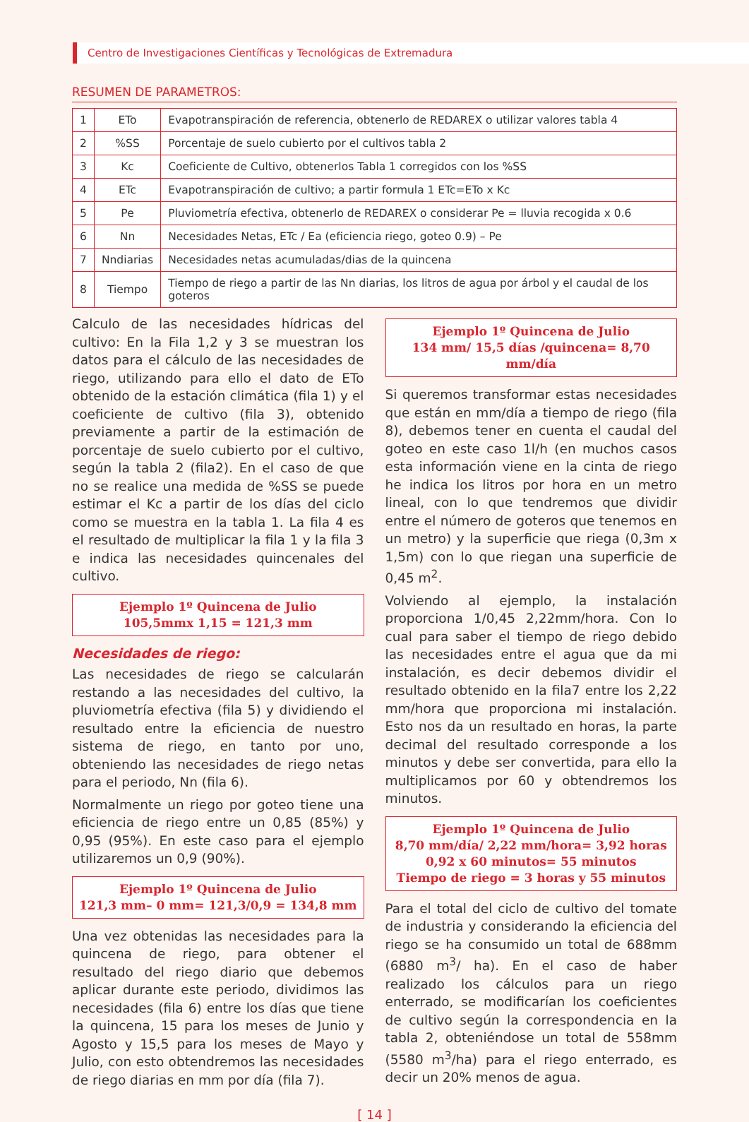Centro de Investigaciones Científicas y Tecnológicas de Extremadura
RESUMEN DE PARAMETROS:
| 1 | ETo | Evapotranspiración de referencia, obtenerlo de REDAREX o utilizar valores tabla 4 |
| 2 | %SS | Porcentaje de suelo cubierto por el cultivos tabla 2 |
| 3 | Kc | Coeficiente de Cultivo, obtenerlos Tabla 1 corregidos con los %SS |
| 4 | ETc | Evapotranspiración de cultivo; a partir formula 1 ETc=ETo x Kc |
| 5 | Pe | Pluviometría efectiva, obtenerlo de REDAREX o considerar Pe = lluvia recogida x 0.6 |
| 6 | Nn | Necesidades Netas, ETc / Ea (eficiencia riego, goteo 0.9) – Pe |
| 7 | Nndiarias | Necesidades netas acumuladas/dias de la quincena |
| 8 | Tiempo | Tiempo de riego a partir de las Nn diarias, los litros de agua por árbol y el caudal de los goteros |
Calculo de las necesidades hídricas del cultivo: En la Fila 1,2 y 3 se muestran los datos para el cálculo de las necesidades de riego, utilizando para ello el dato de ETo obtenido de la estación climática (fila 1) y el coeficiente de cultivo (fila 3), obtenido previamente a partir de la estimación de porcentaje de suelo cubierto por el cultivo, según la tabla 2 (fila2). En el caso de que no se realice una medida de %SS se puede estimar el Kc a partir de los días del ciclo como se muestra en la tabla 1. La fila 4 es el resultado de multiplicar la fila 1 y la fila 3 e indica las necesidades quincenales del cultivo.
Ejemplo 1º Quincena de Julio
105,5mmx 1,15 = 121,3 mm
Necesidades de riego:
Las necesidades de riego se calcularán restando a las necesidades del cultivo, la pluviometría efectiva (fila 5) y dividiendo el resultado entre la eficiencia de nuestro sistema de riego, en tanto por uno, obteniendo las necesidades de riego netas para el periodo, Nn (fila 6).
Normalmente un riego por goteo tiene una eficiencia de riego entre un 0,85 (85%) y 0,95 (95%). En este caso para el ejemplo utilizaremos un 0,9 (90%).
Ejemplo 1º Quincena de Julio
121,3 mm– 0 mm= 121,3/0,9 = 134,8 mm
Una vez obtenidas las necesidades para la quincena de riego, para obtener el resultado del riego diario que debemos aplicar durante este periodo, dividimos las necesidades (fila 6) entre los días que tiene la quincena, 15 para los meses de Junio y Agosto y 15,5 para los meses de Mayo y Julio, con esto obtendremos las necesidades de riego diarias en mm por día (fila 7).
Ejemplo 1º Quincena de Julio
134 mm/ 15,5 días /quincena= 8,70 mm/día
Si queremos transformar estas necesidades que están en mm/día a tiempo de riego (fila 8), debemos tener en cuenta el caudal del goteo en este caso 1l/h (en muchos casos esta información viene en la cinta de riego he indica los litros por hora en un metro lineal, con lo que tendremos que dividir entre el número de goteros que tenemos en un metro) y la superficie que riega (0,3m x 1,5m) con lo que riegan una superficie de 0,45 m<sup>2</sup>.
Volviendo al ejemplo, la instalación proporciona 1/0,45 2,22mm/hora. Con lo cual para saber el tiempo de riego debido las necesidades entre el agua que da mi instalación, es decir debemos dividir el resultado obtenido en la fila7 entre los 2,22 mm/hora que proporciona mi instalación. Esto nos da un resultado en horas, la parte decimal del resultado corresponde a los minutos y debe ser convertida, para ello la multiplicamos por 60 y obtendremos los minutos.
Ejemplo 1º Quincena de Julio
8,70 mm/día/ 2,22 mm/hora= 3,92 horas
0,92 x 60 minutos= 55 minutos
Tiempo de riego = 3 horas y 55 minutos
Para el total del ciclo de cultivo del tomate de industria y considerando la eficiencia del riego se ha consumido un total de 688mm (6880 m<sup>3</sup>/ ha). En el caso de haber realizado los cálculos para un riego enterrado, se modificarían los coeficientes de cultivo según la correspondencia en la tabla 2, obteniéndose un total de 558mm (5580 m<sup>3</sup>/ha) para el riego enterrado, es decir un 20% menos de agua.
[ 14 ]